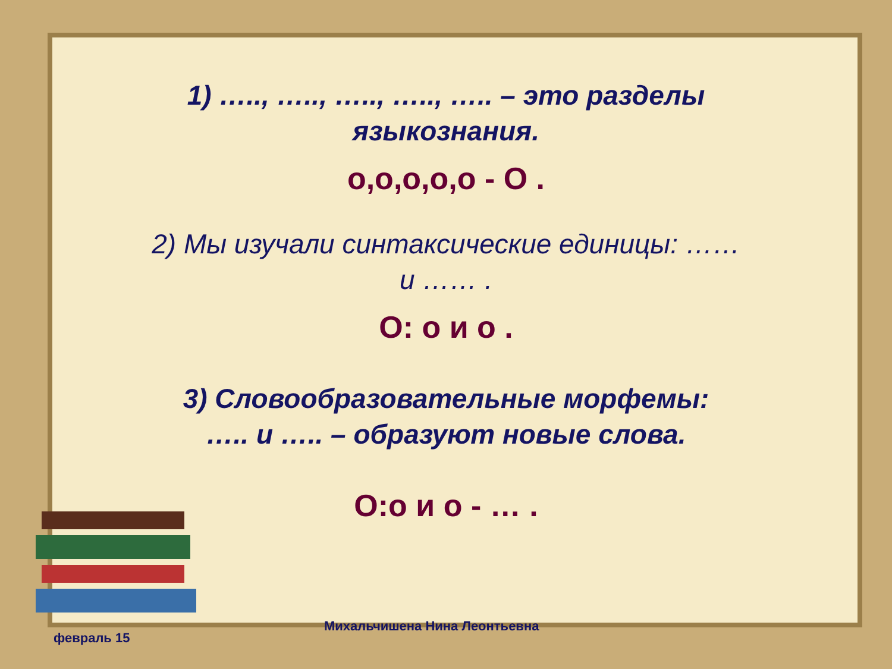1) ….., ….., ….., ….., ….. – это разделы
языкознания.
о,о,о,о,о - О .
2) Мы изучали синтаксические единицы: ……
и …… .
О: о и о .
3) Словообразовательные морфемы:
….. и ….. – образуют новые слова.
О:о и о - … .
февраль 15
Михальчишена Нина Леонтьевна